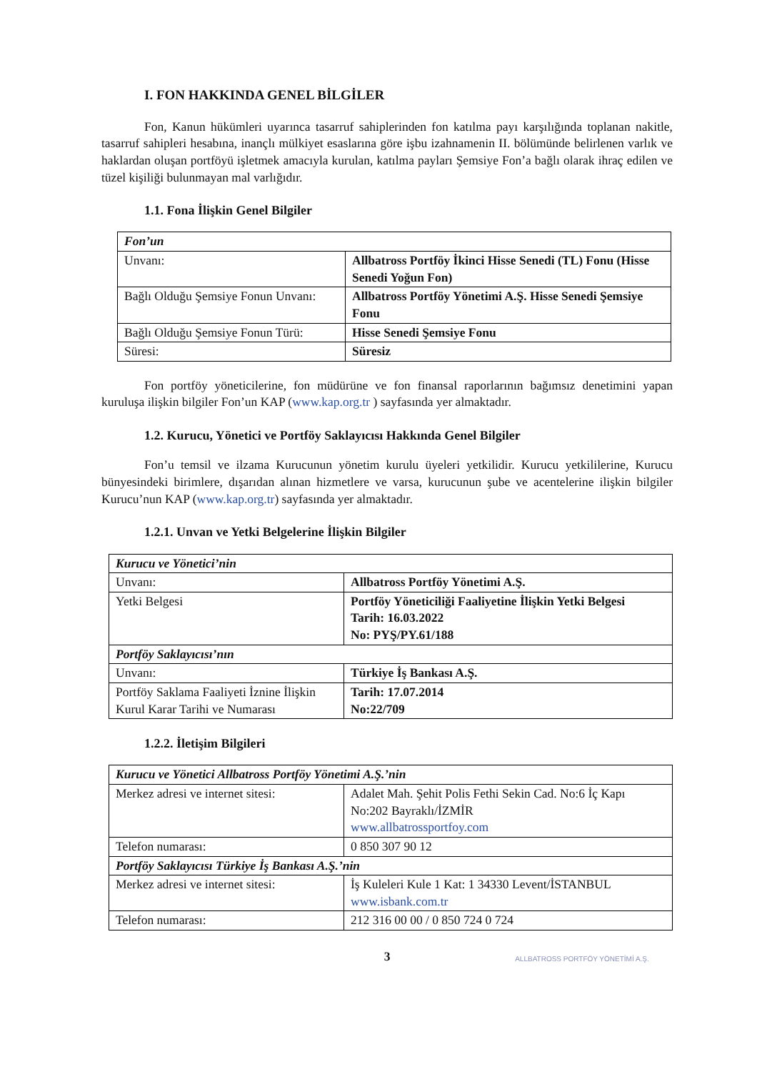I. FON HAKKINDA GENEL BİLGİLER
Fon, Kanun hükümleri uyarınca tasarruf sahiplerinden fon katılma payı karşılığında toplanan nakitle, tasarruf sahipleri hesabına, inançlı mülkiyet esaslarına göre işbu izahnamenin II. bölümünde belirlenen varlık ve haklardan oluşan portföyü işletmek amacıyla kurulan, katılma payları Şemsiye Fon’a bağlı olarak ihraç edilen ve tüzel kişiliği bulunmayan mal varlığıdır.
1.1. Fona İlişkin Genel Bilgiler
| Fon’un | |
| Unvanı: | Allbatross Portföy İkinci Hisse Senedi (TL) Fonu (Hisse Senedi Yoğun Fon) |
| Bağlı Olduğu Şemsiye Fonun Unvanı: | Allbatross Portföy Yönetimi A.Ş. Hisse Senedi Şemsiye Fonu |
| Bağlı Olduğu Şemsiye Fonun Türü: | Hisse Senedi Şemsiye Fonu |
| Süresi: | Süresiz |
Fon portföy yöneticilerine, fon müdürüne ve fon finansal raporlarının bağımsız denetimini yapan kuruluşa ilişkin bilgiler Fon’un KAP (www.kap.org.tr ) sayfasında yer almaktadır.
1.2. Kurucu, Yönetici ve Portföy Saklayıcısı Hakkında Genel Bilgiler
Fon’u temsil ve ilzama Kurucunun yönetim kurulu üyeleri yetkilidir. Kurucu yetkililerine, Kurucu bünyesindeki birimlere, dışarıdan alınan hizmetlere ve varsa, kurucunun şube ve acentelerine ilişkin bilgiler Kurucu’nun KAP (www.kap.org.tr) sayfasında yer almaktadır.
1.2.1. Unvan ve Yetki Belgelerine İlişkin Bilgiler
| Kurucu ve Yönetici’nin | |
| Unvanı: | Allbatross Portföy Yönetimi A.Ş. |
| Yetki Belgesi | Portföy Yöneticiliği Faaliyetine İlişkin Yetki Belgesi Tarih: 16.03.2022 No: PYŞ/PY.61/188 |
| Portföy Saklayıcısı’nın | |
| Unvanı: | Türkiye İş Bankası A.Ş. |
| Portföy Saklama Faaliyeti İznine İlişkin Kurul Karar Tarihi ve Numarası | Tarih: 17.07.2014 No:22/709 |
1.2.2. İletişim Bilgileri
| Kurucu ve Yönetici Allbatross Portföy Yönetimi A.Ş.’nin | |
| Merkez adresi ve internet sitesi: | Adalet Mah. Şehit Polis Fethi Sekin Cad. No:6 İç Kapı No:202 Bayraklı/İZMİR www.allbatrossportfoy.com |
| Telefon numarası: | 0 850 307 90 12 |
| Portföy Saklayıcısı Türkiye İş Bankası A.Ş.’nin | |
| Merkez adresi ve internet sitesi: | İş Kuleleri Kule 1 Kat: 1 34330 Levent/İSTANBUL www.isbank.com.tr |
| Telefon numarası: | 212 316 00 00 / 0 850 724 0 724 |
3
ALLBATROSS PORTFÖY YÖNETİMİ A.Ş.